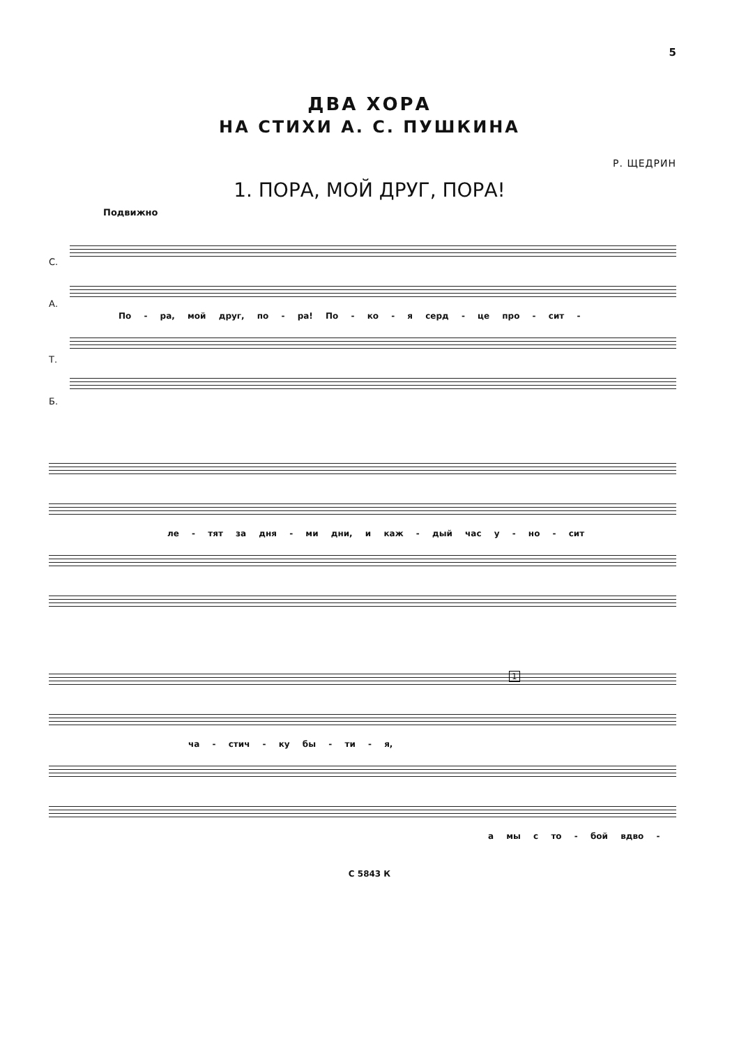5
ДВА ХОРА
НА СТИХИ А. С. ПУШКИНА
Р. ЩЕДРИН
1. ПОРА, МОЙ ДРУГ, ПОРА!
Подвижно
С.
А.
По - ра, мой друг, по - ра! По - ко - я серд - це про - сит -
Т.
Б.
ле - тят за дня - ми дни, и каж - дый час у - но - сит
1
ча - стич - ку бы - ти - я,
а мы с то - бой вдво -
С 5843 К